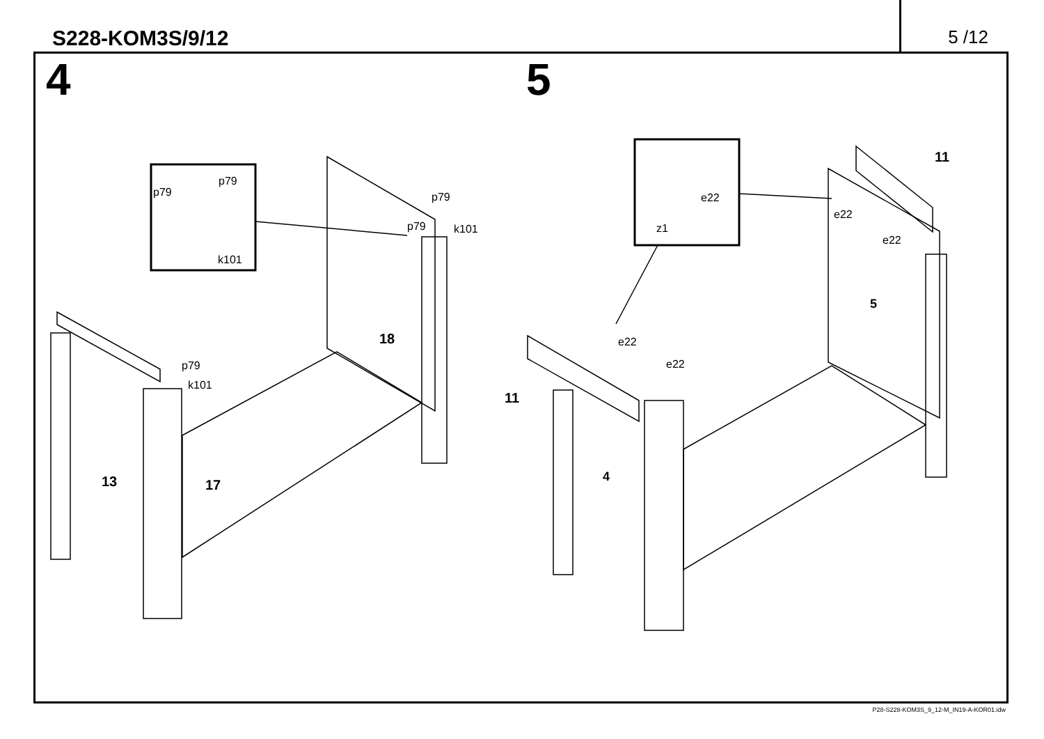S228-KOM3S/9/12
5 /12
4 5
p79
p79
k101
p79
p79
k101
p79
k101
18
13
17
e22
z1
e22
e22
e22
e22
11
11
5
4
P28-S228-KOM3S_9_12-M_IN19-A-KOR01.idw